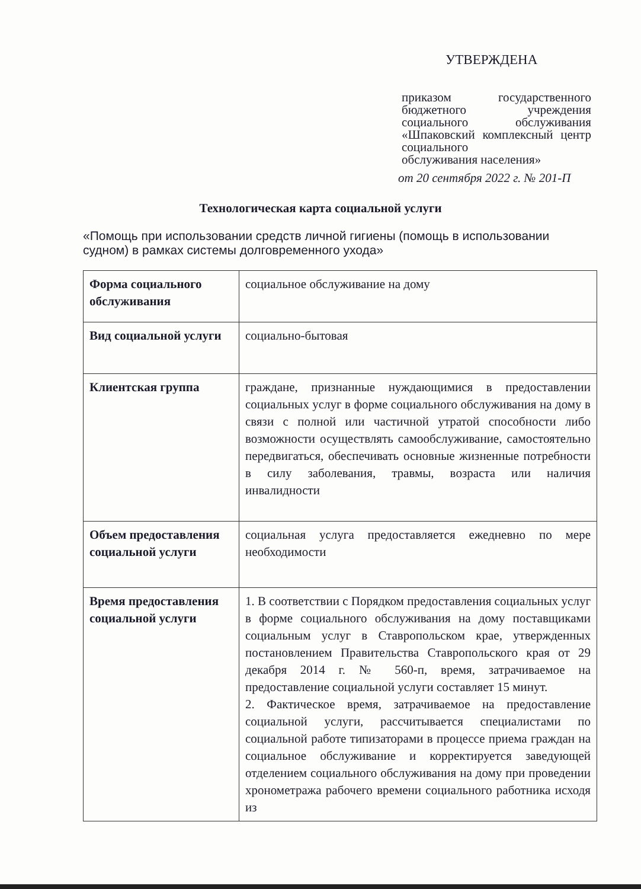УТВЕРЖДЕНА
приказом государственного бюджетного учреждения социального обслуживания «Шпаковский комплексный центр социального
обслуживания населения»
от 20 сентября 2022 г. № 201-П
Технологическая карта социальной услуги
«Помощь при использовании средств личной гигиены (помощь в использовании судном) в рамках системы долговременного ухода»
| Форма социального обслуживания | социальное обслуживание на дому |
| Вид социальной услуги | социально-бытовая |
| Клиентская группа | граждане, признанные нуждающимися в предоставлении социальных услуг в форме социального обслуживания на дому в связи с полной или частичной утратой способности либо возможности осуществлять самообслуживание, самостоятельно передвигаться, обеспечивать основные жизненные потребности в силу заболевания, травмы, возраста или наличия инвалидности |
| Объем предоставления социальной услуги | социальная услуга предоставляется ежедневно по мере необходимости |
| Время предоставления социальной услуги | 1. В соответствии с Порядком предоставления социальных услуг в форме социального обслуживания на дому поставщиками социальным услуг в Ставропольском крае, утвержденных постановлением Правительства Ставропольского края от 29 декабря 2014 г. № 560-п, время, затрачиваемое на предоставление социальной услуги составляет 15 минут. 2. Фактическое время, затрачиваемое на предоставление социальной услуги, рассчитывается специалистами по социальной работе типизаторами в процессе приема граждан на социальное обслуживание и корректируется заведующей отделением социального обслуживания на дому при проведении хронометража рабочего времени социального работника исходя из |